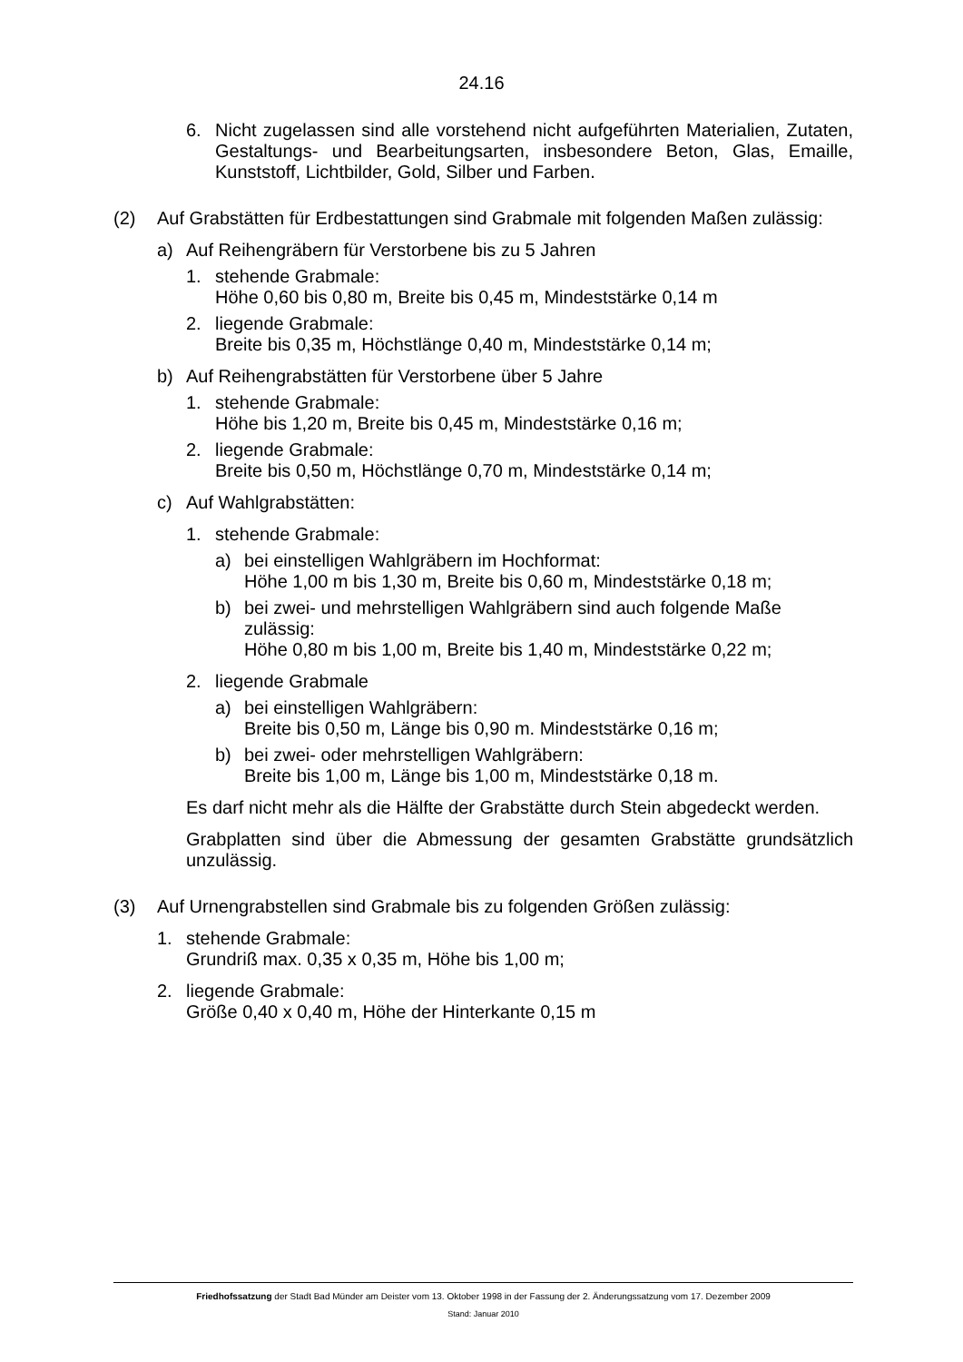24.16
6. Nicht zugelassen sind alle vorstehend nicht aufgeführten Materialien, Zutaten, Gestaltungs- und Bearbeitungsarten, insbesondere Beton, Glas, Emaille, Kunststoff, Lichtbilder, Gold, Silber und Farben.
(2) Auf Grabstätten für Erdbestattungen sind Grabmale mit folgenden Maßen zulässig:
a) Auf Reihengräbern für Verstorbene bis zu 5 Jahren
1. stehende Grabmale:
Höhe 0,60 bis 0,80 m, Breite bis 0,45 m, Mindeststärke 0,14 m
2. liegende Grabmale:
Breite bis 0,35 m, Höchstlänge 0,40 m, Mindeststärke 0,14 m;
b) Auf Reihengrabstätten für Verstorbene über 5 Jahre
1. stehende Grabmale:
Höhe bis 1,20 m, Breite bis 0,45 m, Mindeststärke 0,16 m;
2. liegende Grabmale:
Breite bis 0,50 m, Höchstlänge 0,70 m, Mindeststärke 0,14 m;
c) Auf Wahlgrabstätten:
1. stehende Grabmale:
a) bei einstelligen Wahlgräbern im Hochformat:
Höhe 1,00 m bis 1,30 m, Breite bis 0,60 m, Mindeststärke 0,18 m;
b) bei zwei- und mehrstelligen Wahlgräbern sind auch folgende Maße zulässig:
Höhe 0,80 m bis 1,00 m, Breite bis 1,40 m, Mindeststärke 0,22 m;
2. liegende Grabmale
a) bei einstelligen Wahlgräbern:
Breite bis 0,50 m, Länge bis 0,90 m. Mindeststärke 0,16 m;
b) bei zwei- oder mehrstelligen Wahlgräbern:
Breite bis 1,00 m, Länge bis 1,00 m, Mindeststärke 0,18 m.
Es darf nicht mehr als die Hälfte der Grabstätte durch Stein abgedeckt werden.
Grabplatten sind über die Abmessung der gesamten Grabstätte grundsätzlich unzulässig.
(3) Auf Urnengrabstellen sind Grabmale bis zu folgenden Größen zulässig:
1. stehende Grabmale:
Grundriß max. 0,35 x 0,35 m, Höhe bis 1,00 m;
2. liegende Grabmale:
Größe 0,40 x 0,40 m, Höhe der Hinterkante 0,15 m
Friedhofssatzung der Stadt Bad Münder am Deister vom 13. Oktober 1998 in der Fassung der 2. Änderungssatzung vom 17. Dezember 2009
Stand: Januar 2010